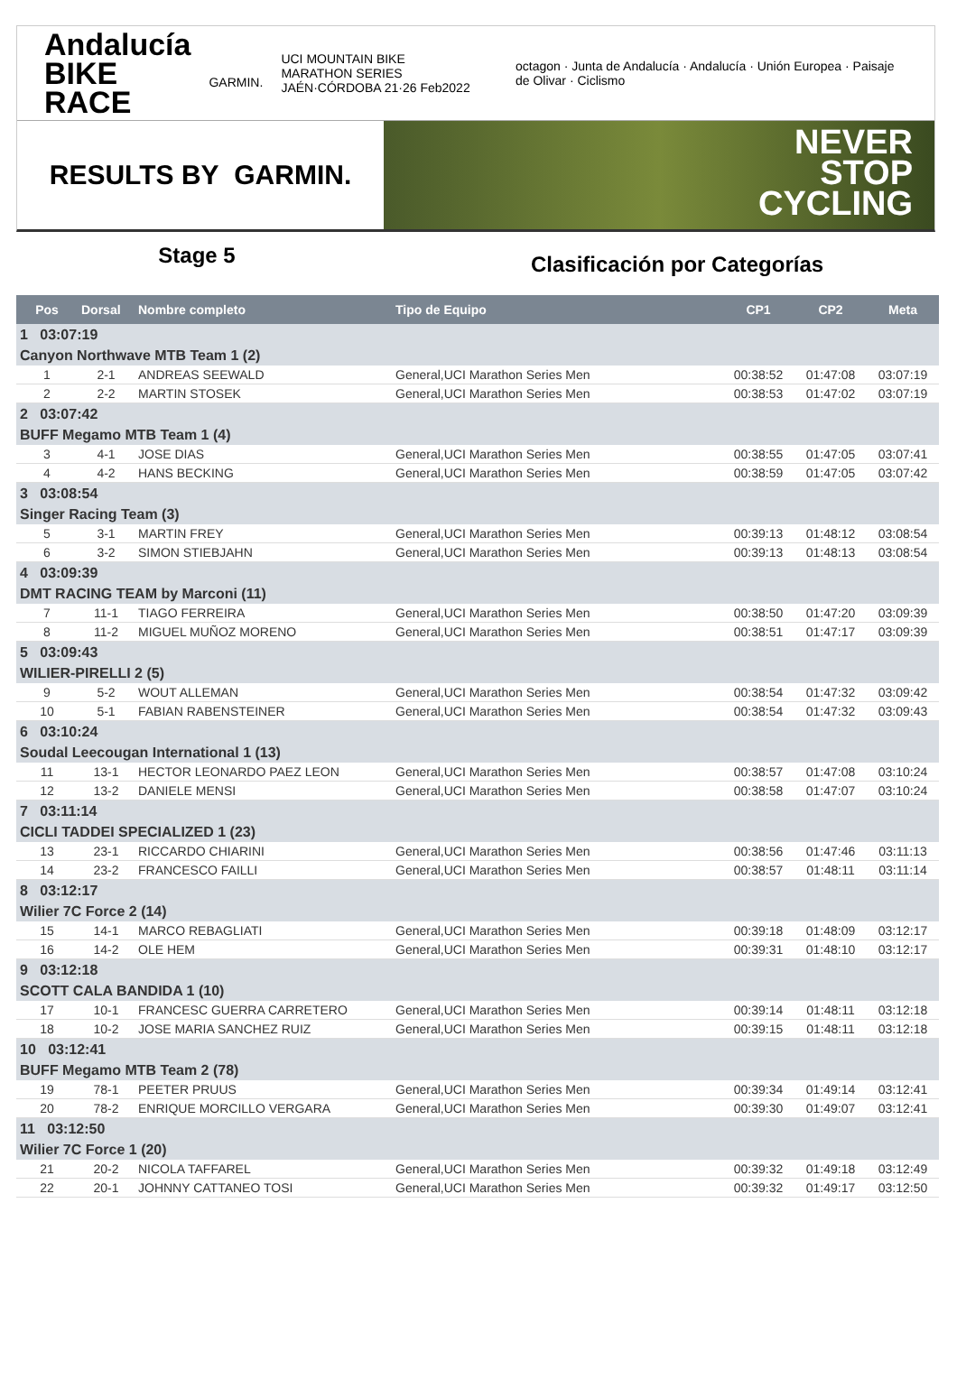Andalucía
BIKE RACE
GARMIN. UCI MOUNTAIN BIKE MARATHON SERIES
JAÉN·CÓRDOBA 21·26 Feb2022 octagon · Junta de Andalucía · Andalucía · Unión Europea · Paisaje de Olivar · Ciclismo
RESULTS BY GARMIN.
NEVER
STOP
CYCLING
Stage 5
Clasificación por Categorías
| Pos | Dorsal | Nombre completo | Tipo de Equipo | CP1 | CP2 | Meta |
| --- | --- | --- | --- | --- | --- | --- |
| 1 03:07:19 | | | | | | |
| Canyon Northwave MTB Team 1 (2) | | | | | | |
| 1 | 2-1 | ANDREAS SEEWALD | General,UCI Marathon Series Men | 00:38:52 | 01:47:08 | 03:07:19 |
| 2 | 2-2 | MARTIN STOSEK | General,UCI Marathon Series Men | 00:38:53 | 01:47:02 | 03:07:19 |
| 2 03:07:42 | | | | | | |
| BUFF Megamo MTB Team 1 (4) | | | | | | |
| 3 | 4-1 | JOSE DIAS | General,UCI Marathon Series Men | 00:38:55 | 01:47:05 | 03:07:41 |
| 4 | 4-2 | HANS BECKING | General,UCI Marathon Series Men | 00:38:59 | 01:47:05 | 03:07:42 |
| 3 03:08:54 | | | | | | |
| Singer Racing Team (3) | | | | | | |
| 5 | 3-1 | MARTIN FREY | General,UCI Marathon Series Men | 00:39:13 | 01:48:12 | 03:08:54 |
| 6 | 3-2 | SIMON STIEBJAHN | General,UCI Marathon Series Men | 00:39:13 | 01:48:13 | 03:08:54 |
| 4 03:09:39 | | | | | | |
| DMT RACING TEAM by Marconi (11) | | | | | | |
| 7 | 11-1 | TIAGO FERREIRA | General,UCI Marathon Series Men | 00:38:50 | 01:47:20 | 03:09:39 |
| 8 | 11-2 | MIGUEL MUÑOZ MORENO | General,UCI Marathon Series Men | 00:38:51 | 01:47:17 | 03:09:39 |
| 5 03:09:43 | | | | | | |
| WILIER-PIRELLI 2 (5) | | | | | | |
| 9 | 5-2 | WOUT ALLEMAN | General,UCI Marathon Series Men | 00:38:54 | 01:47:32 | 03:09:42 |
| 10 | 5-1 | FABIAN RABENSTEINER | General,UCI Marathon Series Men | 00:38:54 | 01:47:32 | 03:09:43 |
| 6 03:10:24 | | | | | | |
| Soudal Leecougan International 1 (13) | | | | | | |
| 11 | 13-1 | HECTOR LEONARDO PAEZ LEON | General,UCI Marathon Series Men | 00:38:57 | 01:47:08 | 03:10:24 |
| 12 | 13-2 | DANIELE MENSI | General,UCI Marathon Series Men | 00:38:58 | 01:47:07 | 03:10:24 |
| 7 03:11:14 | | | | | | |
| CICLI TADDEI SPECIALIZED 1 (23) | | | | | | |
| 13 | 23-1 | RICCARDO CHIARINI | General,UCI Marathon Series Men | 00:38:56 | 01:47:46 | 03:11:13 |
| 14 | 23-2 | FRANCESCO FAILLI | General,UCI Marathon Series Men | 00:38:57 | 01:48:11 | 03:11:14 |
| 8 03:12:17 | | | | | | |
| Wilier 7C Force 2 (14) | | | | | | |
| 15 | 14-1 | MARCO REBAGLIATI | General,UCI Marathon Series Men | 00:39:18 | 01:48:09 | 03:12:17 |
| 16 | 14-2 | OLE HEM | General,UCI Marathon Series Men | 00:39:31 | 01:48:10 | 03:12:17 |
| 9 03:12:18 | | | | | | |
| SCOTT CALA BANDIDA 1 (10) | | | | | | |
| 17 | 10-1 | FRANCESC GUERRA CARRETERO | General,UCI Marathon Series Men | 00:39:14 | 01:48:11 | 03:12:18 |
| 18 | 10-2 | JOSE MARIA SANCHEZ RUIZ | General,UCI Marathon Series Men | 00:39:15 | 01:48:11 | 03:12:18 |
| 10 03:12:41 | | | | | | |
| BUFF Megamo MTB Team 2 (78) | | | | | | |
| 19 | 78-1 | PEETER PRUUS | General,UCI Marathon Series Men | 00:39:34 | 01:49:14 | 03:12:41 |
| 20 | 78-2 | ENRIQUE MORCILLO VERGARA | General,UCI Marathon Series Men | 00:39:30 | 01:49:07 | 03:12:41 |
| 11 03:12:50 | | | | | | |
| Wilier 7C Force 1 (20) | | | | | | |
| 21 | 20-2 | NICOLA TAFFAREL | General,UCI Marathon Series Men | 00:39:32 | 01:49:18 | 03:12:49 |
| 22 | 20-1 | JOHNNY CATTANEO TOSI | General,UCI Marathon Series Men | 00:39:32 | 01:49:17 | 03:12:50 |